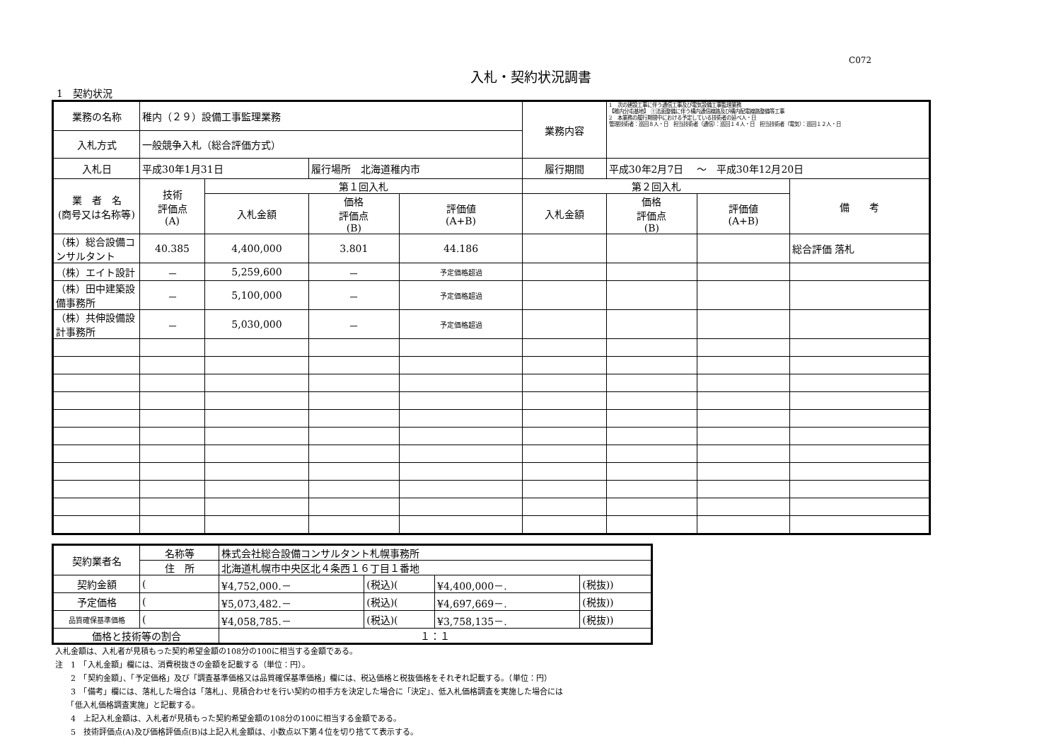C072
入札・契約状況調書
1　契約状況
| 業務の名称 | 稚内（２９）設備工事監理業務 | | | | 業務内容 | 1 次の建設工事に伴う通信工事及び電気設備工事監理業務 【稚内分屯基地】 ①法面整備に伴う構内通信線路及び構内配電線路整備等工事 2 本業務の履行期間中における予定している技術者の延べ人・日 管理技術者：巡回８人・日 担当技術者（通信）：巡回１４人・日 担当技術者（電気）：巡回１２人・日 | | |
| 入札方式 | 一般競争入札（総合評価方式） | | | | | | | |
| 入札日 | 平成30年1月31日 | | 履行場所 北海道稚内市 | | 履行期間 | 平成30年2月7日 ～ 平成30年12月20日 | | |
| 業 者 名 (商号又は名称等) | 技術 評価点 (A) | 第１回入札 | | | 第２回入札 | | | 備 考 |
| | | 入札金額 | 価格 評価点 (B) | 評価値 (A+B) | 入札金額 | 価格 評価点 (B) | 評価値 (A+B) | |
| （株）総合設備コンサルタント | 40.385 | 4,400,000 | 3.801 | 44.186 | | | | 総合評価 落札 |
| （株）エイト設計 | － | 5,259,600 | － | 予定価格超過 | | | | |
| （株）田中建築設備事務所 | － | 5,100,000 | － | 予定価格超過 | | | | |
| （株）共伸設備設計事務所 | － | 5,030,000 | － | 予定価格超過 | | | | |
| 契約業者名 | 名称等 | 株式会社総合設備コンサルタント札幌事務所 | | | |
| | 住 所 | 北海道札幌市中央区北４条西１６丁目１番地 | | | |
| 契約金額 | ( | ¥4,752,000.－ | (税込)( | ¥4,400,000－. | (税抜)) |
| 予定価格 | ( | ¥5,073,482.－ | (税込)( | ¥4,697,669－. | (税抜)) |
| 品質確保基準価格 | ( | ¥4,058,785.－ | (税込)( | ¥3,758,135－. | (税抜)) |
| 価格と技術等の割合 | | １：１ | | | |
入札金額は、入札者が見積もった契約希望金額の108分の100に相当する金額である。
注　1　「入札金額」欄には、消費税抜きの金額を記載する（単位：円）。
　　2　「契約金額」、「予定価格」及び「調査基準価格又は品質確保基準価格」欄には、税込価格と税抜価格をそれぞれ記載する。（単位：円）
　　3　「備考」欄には、落札した場合は「落札」、見積合わせを行い契約の相手方を決定した場合に「決定」、低入札価格調査を実施した場合には
　　「低入札価格調査実施」と記載する。
　　4　上記入札金額は、入札者が見積もった契約希望金額の108分の100に相当する金額である。
　　5　技術評価点(A)及び価格評価点(B)は上記入札金額は、小数点以下第４位を切り捨てて表示する。